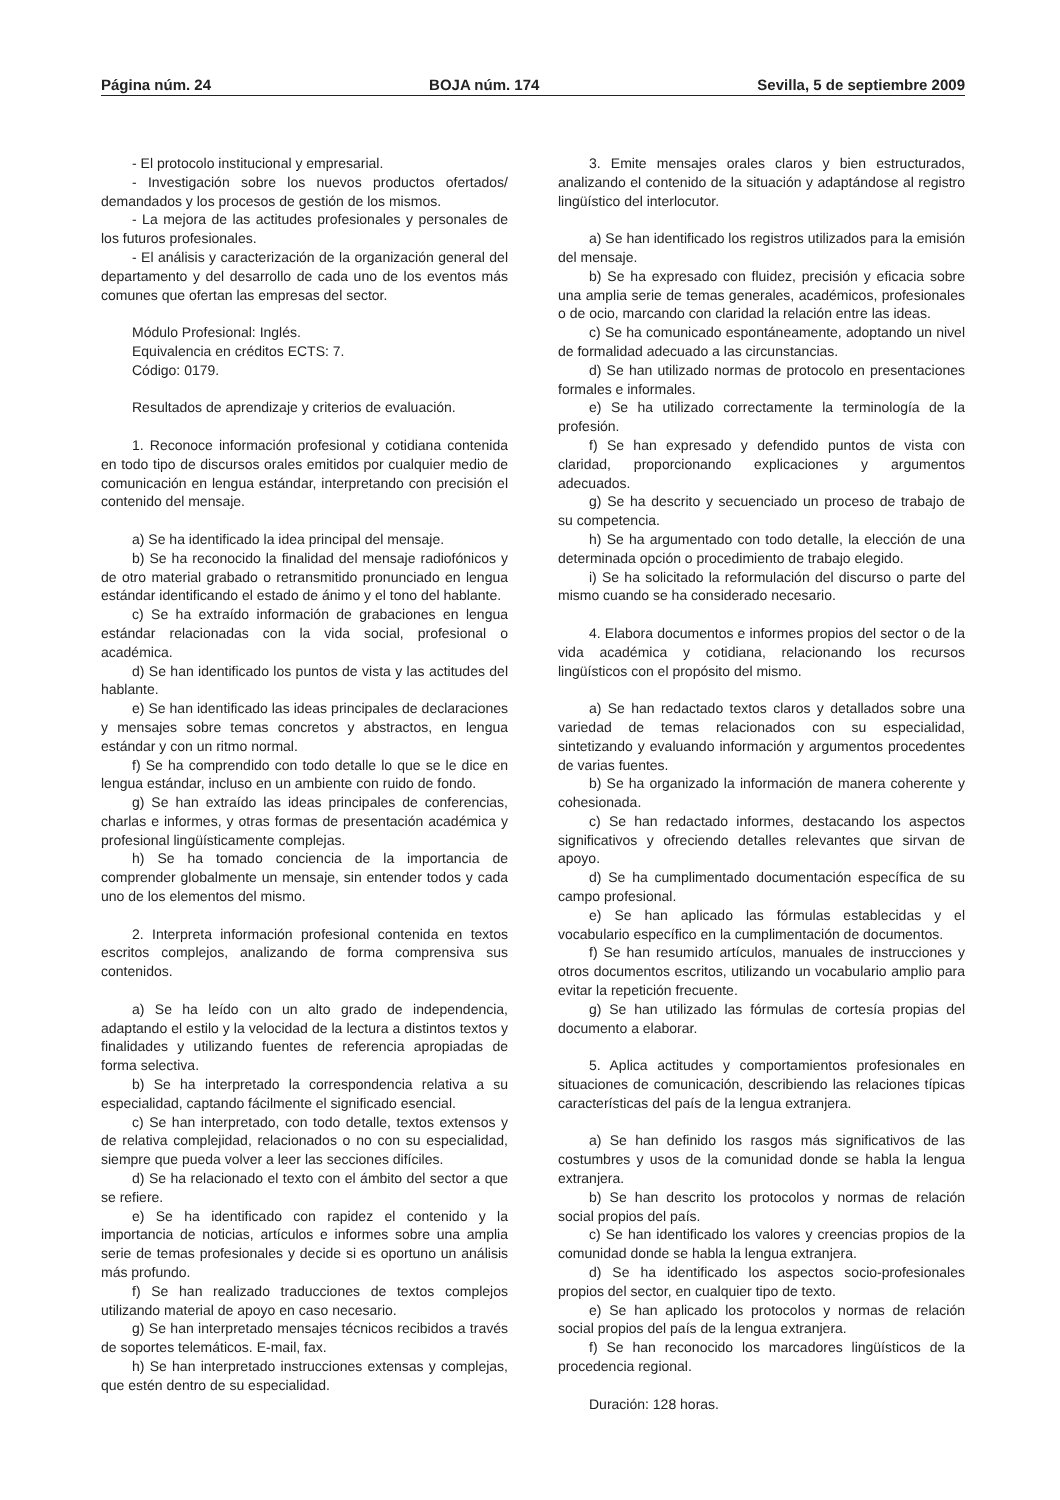Página núm. 24 BOJA núm. 174 Sevilla, 5 de septiembre 2009
- El protocolo institucional y empresarial.
- Investigación sobre los nuevos productos ofertados/ demandados y los procesos de gestión de los mismos.
- La mejora de las actitudes profesionales y personales de los futuros profesionales.
- El análisis y caracterización de la organización general del departamento y del desarrollo de cada uno de los eventos más comunes que ofertan las empresas del sector.
Módulo Profesional: Inglés.
Equivalencia en créditos ECTS: 7.
Código: 0179.
Resultados de aprendizaje y criterios de evaluación.
1. Reconoce información profesional y cotidiana contenida en todo tipo de discursos orales emitidos por cualquier medio de comunicación en lengua estándar, interpretando con precisión el contenido del mensaje.
a) Se ha identificado la idea principal del mensaje.
b) Se ha reconocido la finalidad del mensaje radiofónicos y de otro material grabado o retransmitido pronunciado en lengua estándar identificando el estado de ánimo y el tono del hablante.
c) Se ha extraído información de grabaciones en lengua estándar relacionadas con la vida social, profesional o académica.
d) Se han identificado los puntos de vista y las actitudes del hablante.
e) Se han identificado las ideas principales de declaraciones y mensajes sobre temas concretos y abstractos, en lengua estándar y con un ritmo normal.
f) Se ha comprendido con todo detalle lo que se le dice en lengua estándar, incluso en un ambiente con ruido de fondo.
g) Se han extraído las ideas principales de conferencias, charlas e informes, y otras formas de presentación académica y profesional lingüísticamente complejas.
h) Se ha tomado conciencia de la importancia de comprender globalmente un mensaje, sin entender todos y cada uno de los elementos del mismo.
2. Interpreta información profesional contenida en textos escritos complejos, analizando de forma comprensiva sus contenidos.
a) Se ha leído con un alto grado de independencia, adaptando el estilo y la velocidad de la lectura a distintos textos y finalidades y utilizando fuentes de referencia apropiadas de forma selectiva.
b) Se ha interpretado la correspondencia relativa a su especialidad, captando fácilmente el significado esencial.
c) Se han interpretado, con todo detalle, textos extensos y de relativa complejidad, relacionados o no con su especialidad, siempre que pueda volver a leer las secciones difíciles.
d) Se ha relacionado el texto con el ámbito del sector a que se refiere.
e) Se ha identificado con rapidez el contenido y la importancia de noticias, artículos e informes sobre una amplia serie de temas profesionales y decide si es oportuno un análisis más profundo.
f) Se han realizado traducciones de textos complejos utilizando material de apoyo en caso necesario.
g) Se han interpretado mensajes técnicos recibidos a través de soportes telemáticos. E-mail, fax.
h) Se han interpretado instrucciones extensas y complejas, que estén dentro de su especialidad.
3. Emite mensajes orales claros y bien estructurados, analizando el contenido de la situación y adaptándose al registro lingüístico del interlocutor.
a) Se han identificado los registros utilizados para la emisión del mensaje.
b) Se ha expresado con fluidez, precisión y eficacia sobre una amplia serie de temas generales, académicos, profesionales o de ocio, marcando con claridad la relación entre las ideas.
c) Se ha comunicado espontáneamente, adoptando un nivel de formalidad adecuado a las circunstancias.
d) Se han utilizado normas de protocolo en presentaciones formales e informales.
e) Se ha utilizado correctamente la terminología de la profesión.
f) Se han expresado y defendido puntos de vista con claridad, proporcionando explicaciones y argumentos adecuados.
g) Se ha descrito y secuenciado un proceso de trabajo de su competencia.
h) Se ha argumentado con todo detalle, la elección de una determinada opción o procedimiento de trabajo elegido.
i) Se ha solicitado la reformulación del discurso o parte del mismo cuando se ha considerado necesario.
4. Elabora documentos e informes propios del sector o de la vida académica y cotidiana, relacionando los recursos lingüísticos con el propósito del mismo.
a) Se han redactado textos claros y detallados sobre una variedad de temas relacionados con su especialidad, sintetizando y evaluando información y argumentos procedentes de varias fuentes.
b) Se ha organizado la información de manera coherente y cohesionada.
c) Se han redactado informes, destacando los aspectos significativos y ofreciendo detalles relevantes que sirvan de apoyo.
d) Se ha cumplimentado documentación específica de su campo profesional.
e) Se han aplicado las fórmulas establecidas y el vocabulario específico en la cumplimentación de documentos.
f) Se han resumido artículos, manuales de instrucciones y otros documentos escritos, utilizando un vocabulario amplio para evitar la repetición frecuente.
g) Se han utilizado las fórmulas de cortesía propias del documento a elaborar.
5. Aplica actitudes y comportamientos profesionales en situaciones de comunicación, describiendo las relaciones típicas características del país de la lengua extranjera.
a) Se han definido los rasgos más significativos de las costumbres y usos de la comunidad donde se habla la lengua extranjera.
b) Se han descrito los protocolos y normas de relación social propios del país.
c) Se han identificado los valores y creencias propios de la comunidad donde se habla la lengua extranjera.
d) Se ha identificado los aspectos socio-profesionales propios del sector, en cualquier tipo de texto.
e) Se han aplicado los protocolos y normas de relación social propios del país de la lengua extranjera.
f) Se han reconocido los marcadores lingüísticos de la procedencia regional.
Duración: 128 horas.